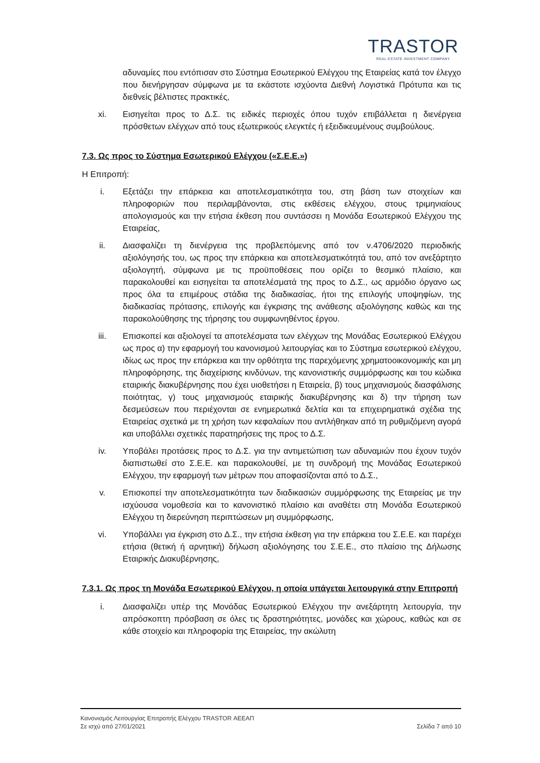TRASTOR
REAL ESTATE INVESTMENT COMPANY
αδυναμίες που εντόπισαν στο Σύστημα Εσωτερικού Ελέγχου της Εταιρείας κατά τον έλεγχο που διενήργησαν σύμφωνα με τα εκάστοτε ισχύοντα Διεθνή Λογιστικά Πρότυπα και τις διεθνείς βέλτιστες πρακτικές,
xi. Εισηγείται προς το Δ.Σ. τις ειδικές περιοχές όπου τυχόν επιβάλλεται η διενέργεια πρόσθετων ελέγχων από τους εξωτερικούς ελεγκτές ή εξειδικευμένους συμβούλους.
7.3. Ως προς το Σύστημα Εσωτερικού Ελέγχου («Σ.Ε.Ε.»)
Η Επιτροπή:
i. Εξετάζει την επάρκεια και αποτελεσματικότητα του, στη βάση των στοιχείων και πληροφοριών που περιλαμβάνονται, στις εκθέσεις ελέγχου, στους τριμηνιαίους απολογισμούς και την ετήσια έκθεση που συντάσσει η Μονάδα Εσωτερικού Ελέγχου της Εταιρείας,
ii. Διασφαλίζει τη διενέργεια της προβλεπόμενης από τον ν.4706/2020 περιοδικής αξιολόγησής του, ως προς την επάρκεια και αποτελεσματικότητά του, από τον ανεξάρτητο αξιολογητή, σύμφωνα με τις προϋποθέσεις που ορίζει το θεσμικό πλαίσιο, και παρακολουθεί και εισηγείται τα αποτελέσματά της προς το Δ.Σ., ως αρμόδιο όργανο ως προς όλα τα επιμέρους στάδια της διαδικασίας, ήτοι της επιλογής υποψηφίων, της διαδικασίας πρότασης, επιλογής και έγκρισης της ανάθεσης αξιολόγησης καθώς και της παρακολούθησης της τήρησης του συμφωνηθέντος έργου.
iii. Επισκοπεί και αξιολογεί τα αποτελέσματα των ελέγχων της Μονάδας Εσωτερικού Ελέγχου ως προς α) την εφαρμογή του κανονισμού λειτουργίας και το Σύστημα εσωτερικού ελέγχου, ιδίως ως προς την επάρκεια και την ορθότητα της παρεχόμενης χρηματοοικονομικής και μη πληροφόρησης, της διαχείρισης κινδύνων, της κανονιστικής συμμόρφωσης και του κώδικα εταιρικής διακυβέρνησης που έχει υιοθετήσει η Εταιρεία, β) τους μηχανισμούς διασφάλισης ποιότητας, γ) τους μηχανισμούς εταιρικής διακυβέρνησης και δ) την τήρηση των δεσμεύσεων που περιέχονται σε ενημερωτικά δελτία και τα επιχειρηματικά σχέδια της Εταιρείας σχετικά με τη χρήση των κεφαλαίων που αντλήθηκαν από τη ρυθμιζόμενη αγορά και υποβάλλει σχετικές παρατηρήσεις της προς το Δ.Σ.
iv. Υποβάλει προτάσεις προς το Δ.Σ. για την αντιμετώπιση των αδυναμιών που έχουν τυχόν διαπιστωθεί στο Σ.Ε.Ε. και παρακολουθεί, με τη συνδρομή της Μονάδας Εσωτερικού Ελέγχου, την εφαρμογή των μέτρων που αποφασίζονται από το Δ.Σ.,
v. Επισκοπεί την αποτελεσματικότητα των διαδικασιών συμμόρφωσης της Εταιρείας με την ισχύουσα νομοθεσία και το κανονιστικό πλαίσιο και αναθέτει στη Μονάδα Εσωτερικού Ελέγχου τη διερεύνηση περιπτώσεων μη συμμόρφωσης,
vi. Υποβάλλει για έγκριση στο Δ.Σ., την ετήσια έκθεση για την επάρκεια του Σ.Ε.Ε. και παρέχει ετήσια (θετική ή αρνητική) δήλωση αξιολόγησης του Σ.Ε.Ε., στο πλαίσιο της Δήλωσης Εταιρικής Διακυβέρνησης,
7.3.1. Ως προς τη Μονάδα Εσωτερικού Ελέγχου, η οποία υπάγεται λειτουργικά στην Επιτροπή
i. Διασφαλίζει υπέρ της Μονάδας Εσωτερικού Ελέγχου την ανεξάρτητη λειτουργία, την απρόσκοπτη πρόσβαση σε όλες τις δραστηριότητες, μονάδες και χώρους, καθώς και σε κάθε στοιχείο και πληροφορία της Εταιρείας, την ακώλυτη
Κανονισμός Λειτουργίας Επιτροπής Ελέγχου TRASTOR ΑΕΕΑΠ
Σε ισχύ από 27/01/2021 Σελίδα 7 από 10